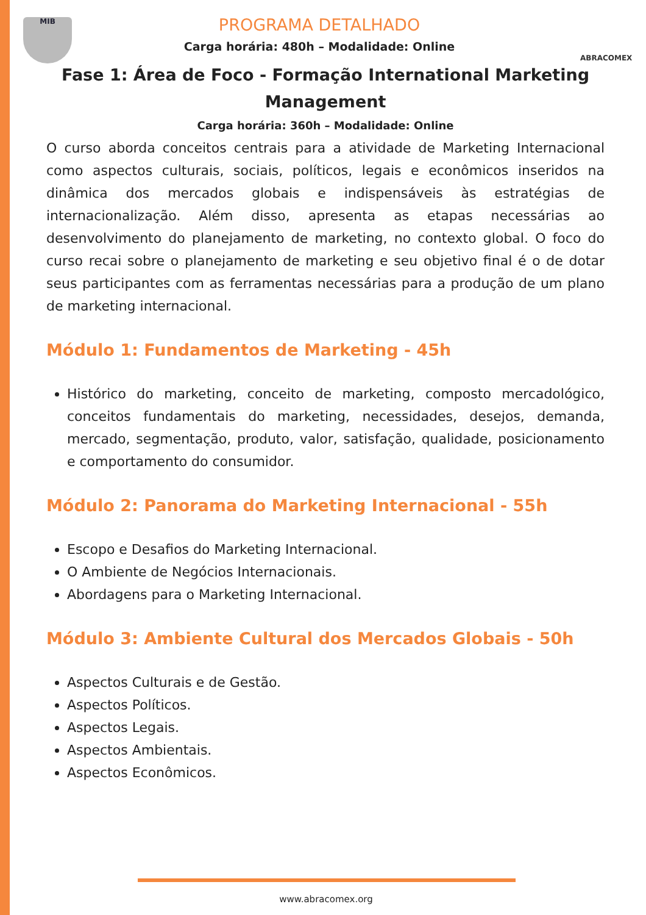MIB ABRACOMEX
PROGRAMA DETALHADO
Carga horária: 480h – Modalidade: Online
Fase 1: Área de Foco - Formação International Marketing Management
Carga horária: 360h – Modalidade: Online
O curso aborda conceitos centrais para a atividade de Marketing Internacional como aspectos culturais, sociais, políticos, legais e econômicos inseridos na dinâmica dos mercados globais e indispensáveis às estratégias de internacionalização. Além disso, apresenta as etapas necessárias ao desenvolvimento do planejamento de marketing, no contexto global. O foco do curso recai sobre o planejamento de marketing e seu objetivo final é o de dotar seus participantes com as ferramentas necessárias para a produção de um plano de marketing internacional.
Módulo 1: Fundamentos de Marketing - 45h
Histórico do marketing, conceito de marketing, composto mercadológico, conceitos fundamentais do marketing, necessidades, desejos, demanda, mercado, segmentação, produto, valor, satisfação, qualidade, posicionamento e comportamento do consumidor.
Módulo 2: Panorama do Marketing Internacional - 55h
Escopo e Desafios do Marketing Internacional.
O Ambiente de Negócios Internacionais.
Abordagens para o Marketing Internacional.
Módulo 3: Ambiente Cultural dos Mercados Globais - 50h
Aspectos Culturais e de Gestão.
Aspectos Políticos.
Aspectos Legais.
Aspectos Ambientais.
Aspectos Econômicos.
www.abracomex.org